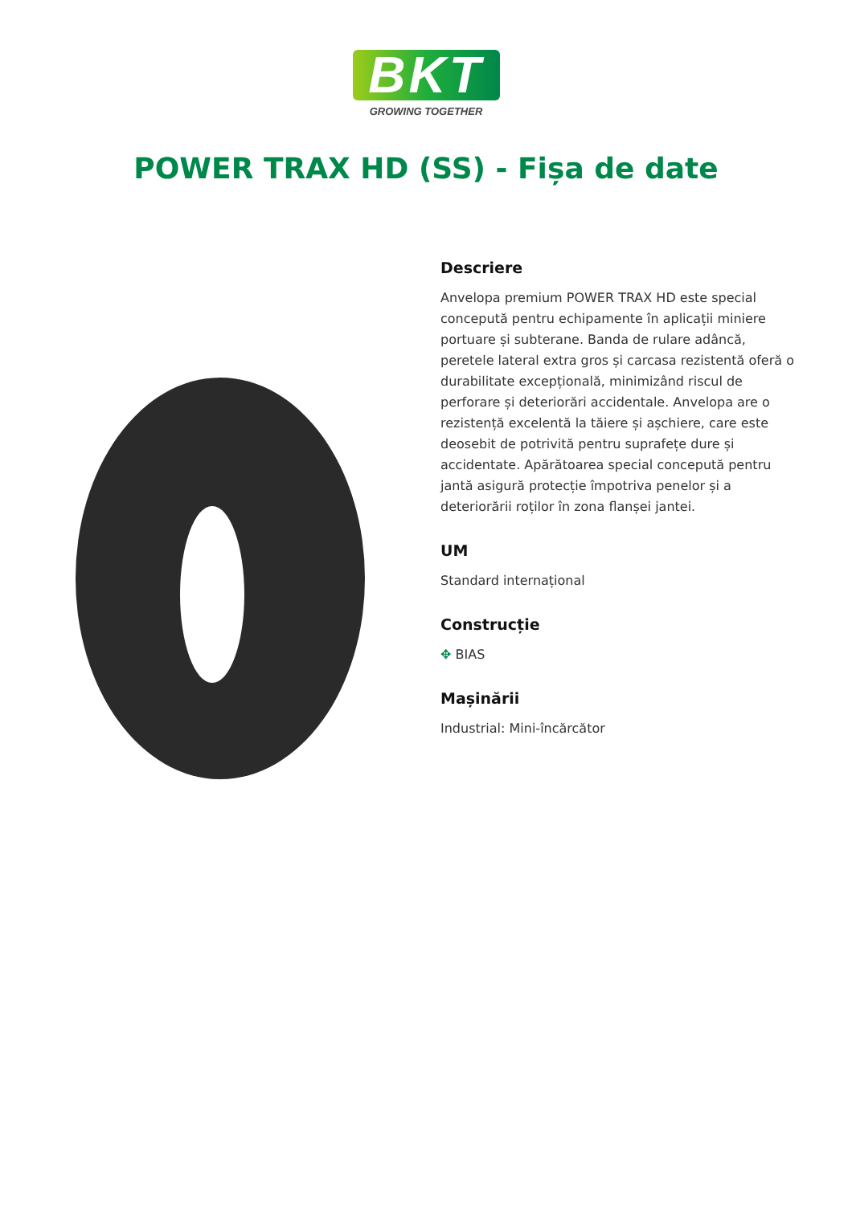BKT
GROWING TOGETHER
POWER TRAX HD (SS) - Fișa de date
Descriere
Anvelopa premium POWER TRAX HD este special concepută pentru echipamente în aplicații miniere portuare și subterane. Banda de rulare adâncă, peretele lateral extra gros și carcasa rezistentă oferă o durabilitate excepțională, minimizând riscul de perforare și deteriorări accidentale. Anvelopa are o rezistență excelentă la tăiere și așchiere, care este deosebit de potrivită pentru suprafețe dure și accidentate. Apărătoarea special concepută pentru jantă asigură protecție împotriva penelor și a deteriorării roților în zona flanșei jantei.
UM
Standard internațional
Construcție
✥ BIAS
Mașinării
Industrial: Mini-încărcător